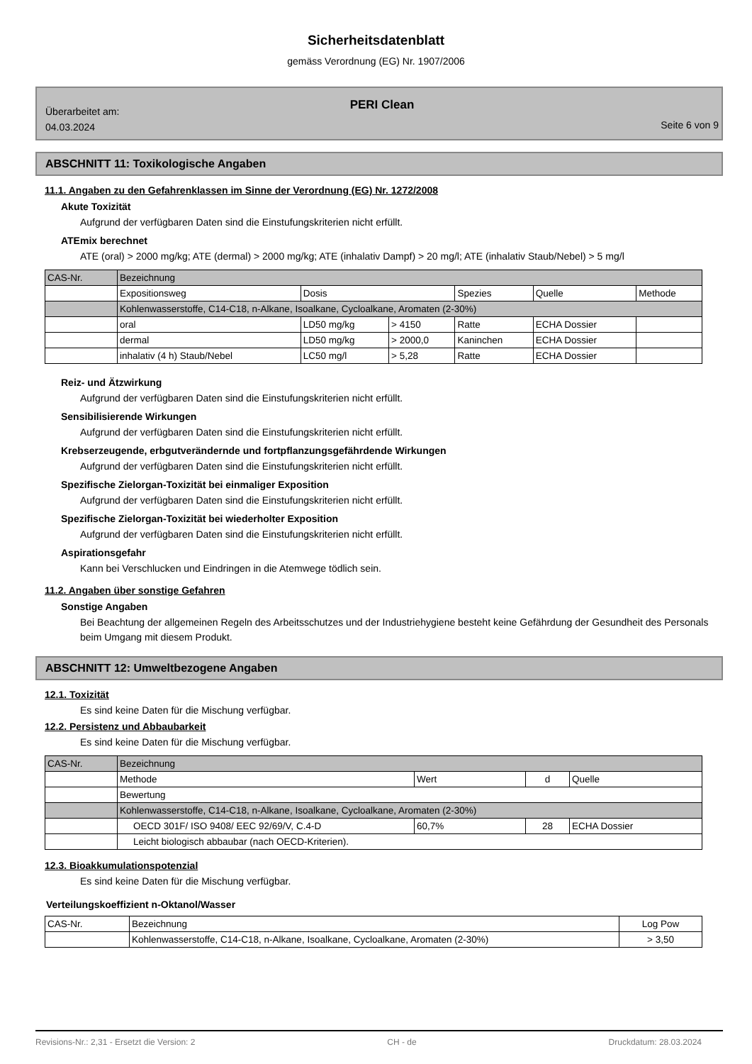Sicherheitsdatenblatt
gemäss Verordnung (EG) Nr. 1907/2006
PERI Clean
Überarbeitet am:
04.03.2024
Seite 6 von 9
ABSCHNITT 11: Toxikologische Angaben
11.1. Angaben zu den Gefahrenklassen im Sinne der Verordnung (EG) Nr. 1272/2008
Akute Toxizität
Aufgrund der verfügbaren Daten sind die Einstufungskriterien nicht erfüllt.
ATEmix berechnet
ATE (oral) > 2000 mg/kg; ATE (dermal) > 2000 mg/kg; ATE (inhalativ Dampf) > 20 mg/l; ATE (inhalativ Staub/Nebel) > 5 mg/l
| CAS-Nr. | Bezeichnung | | | | | |
| | Expositionsweg | Dosis | | Spezies | Quelle | Methode |
| | Kohlenwasserstoffe, C14-C18, n-Alkane, Isoalkane, Cycloalkane, Aromaten (2-30%) | | | | | |
| | oral | LD50 mg/kg | > 4150 | Ratte | ECHA Dossier | |
| | dermal | LD50 mg/kg | > 2000,0 | Kaninchen | ECHA Dossier | |
| | inhalativ (4 h) Staub/Nebel | LC50 mg/l | > 5,28 | Ratte | ECHA Dossier | |
Reiz- und Ätzwirkung
Aufgrund der verfügbaren Daten sind die Einstufungskriterien nicht erfüllt.
Sensibilisierende Wirkungen
Aufgrund der verfügbaren Daten sind die Einstufungskriterien nicht erfüllt.
Krebserzeugende, erbgutverändernde und fortpflanzungsgefährdende Wirkungen
Aufgrund der verfügbaren Daten sind die Einstufungskriterien nicht erfüllt.
Spezifische Zielorgan-Toxizität bei einmaliger Exposition
Aufgrund der verfügbaren Daten sind die Einstufungskriterien nicht erfüllt.
Spezifische Zielorgan-Toxizität bei wiederholter Exposition
Aufgrund der verfügbaren Daten sind die Einstufungskriterien nicht erfüllt.
Aspirationsgefahr
Kann bei Verschlucken und Eindringen in die Atemwege tödlich sein.
11.2. Angaben über sonstige Gefahren
Sonstige Angaben
Bei Beachtung der allgemeinen Regeln des Arbeitsschutzes und der Industriehygiene besteht keine Gefährdung der Gesundheit des Personals beim Umgang mit diesem Produkt.
ABSCHNITT 12: Umweltbezogene Angaben
12.1. Toxizität
Es sind keine Daten für die Mischung verfügbar.
12.2. Persistenz und Abbaubarkeit
Es sind keine Daten für die Mischung verfügbar.
| CAS-Nr. | Bezeichnung | | | |
| | Methode | Wert | d | Quelle |
| | Bewertung | | | |
| | Kohlenwasserstoffe, C14-C18, n-Alkane, Isoalkane, Cycloalkane, Aromaten (2-30%) | | | |
| | OECD 301F/ ISO 9408/ EEC 92/69/V, C.4-D | 60,7% | 28 | ECHA Dossier |
| | Leicht biologisch abbaubar (nach OECD-Kriterien). | | | |
12.3. Bioakkumulationspotenzial
Es sind keine Daten für die Mischung verfügbar.
Verteilungskoeffizient n-Oktanol/Wasser
| CAS-Nr. | Bezeichnung | Log Pow |
| | Kohlenwasserstoffe, C14-C18, n-Alkane, Isoalkane, Cycloalkane, Aromaten (2-30%) | > 3,50 |
Revisions-Nr.: 2,31 - Ersetzt die Version: 2 CH - de Druckdatum: 28.03.2024